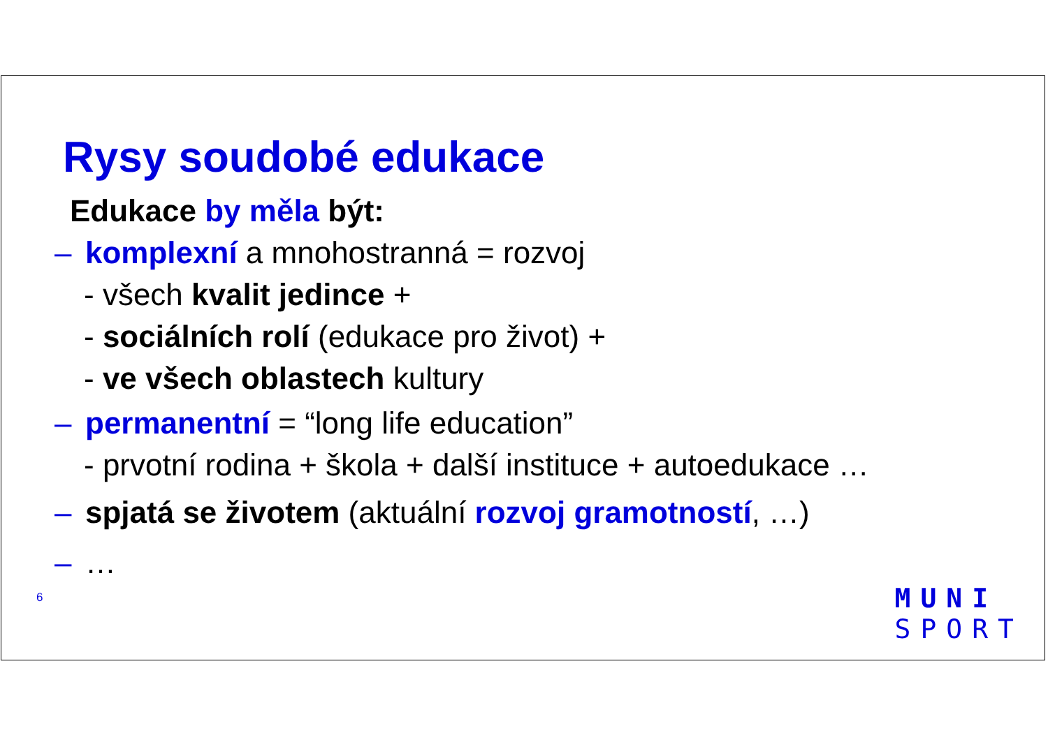Rysy soudobé edukace
Edukace by měla být:
– komplexní a mnohostranná = rozvoj
- všech kvalit jedince +
- sociálních rolí (edukace pro život) +
- ve všech oblastech kultury
– permanentní = “long life education”
- prvotní rodina + škola + další instituce + autoedukace …
– spjatá se životem (aktuální rozvoj gramotností, …)
– …
6
MUNI
SPORT